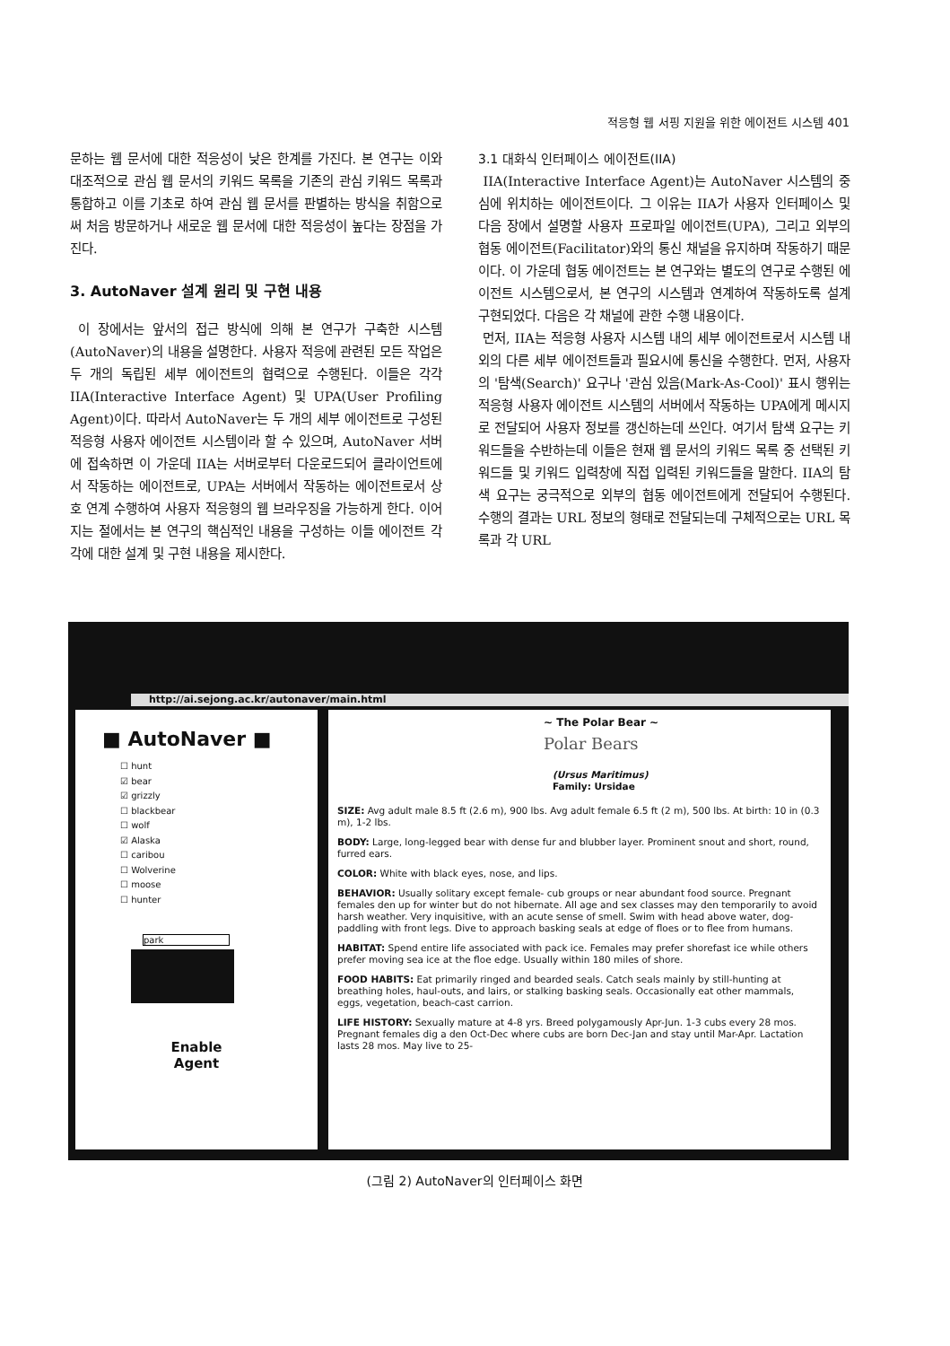적응형 웹 서핑 지원을 위한 에이전트 시스템 401
문하는 웹 문서에 대한 적응성이 낮은 한계를 가진다. 본 연구는 이와 대조적으로 관심 웹 문서의 키워드 목록을 기존의 관심 키워드 목록과 통합하고 이를 기초로 하여 관심 웹 문서를 판별하는 방식을 취함으로써 처음 방문하거나 새로운 웹 문서에 대한 적응성이 높다는 장점을 가진다.
3. AutoNaver 설계 원리 및 구현 내용
이 장에서는 앞서의 접근 방식에 의해 본 연구가 구축한 시스템(AutoNaver)의 내용을 설명한다. 사용자 적응에 관련된 모든 작업은 두 개의 독립된 세부 에이전트의 협력으로 수행된다. 이들은 각각 IIA(Interactive Interface Agent) 및 UPA(User Profiling Agent)이다. 따라서 AutoNaver는 두 개의 세부 에이전트로 구성된 적응형 사용자 에이전트 시스템이라 할 수 있으며, AutoNaver 서버에 접속하면 이 가운데 IIA는 서버로부터 다운로드되어 클라이언트에서 작동하는 에이전트로, UPA는 서버에서 작동하는 에이전트로서 상호 연계 수행하여 사용자 적응형의 웹 브라우징을 가능하게 한다. 이어지는 절에서는 본 연구의 핵심적인 내용을 구성하는 이들 에이전트 각각에 대한 설계 및 구현 내용을 제시한다.
3.1 대화식 인터페이스 에이전트(IIA)
IIA(Interactive Interface Agent)는 AutoNaver 시스템의 중심에 위치하는 에이전트이다. 그 이유는 IIA가 사용자 인터페이스 및 다음 장에서 설명할 사용자 프로파일 에이전트(UPA), 그리고 외부의 협동 에이전트(Facilitator)와의 통신 채널을 유지하며 작동하기 때문이다. 이 가운데 협동 에이전트는 본 연구와는 별도의 연구로 수행된 에이전트 시스템으로서, 본 연구의 시스템과 연계하여 작동하도록 설계 구현되었다. 다음은 각 채널에 관한 수행 내용이다.
먼저, IIA는 적응형 사용자 시스템 내의 세부 에이전트로서 시스템 내외의 다른 세부 에이전트들과 필요시에 통신을 수행한다. 먼저, 사용자의 '탐색(Search)' 요구나 '관심 있음(Mark-As-Cool)' 표시 행위는 적응형 사용자 에이전트 시스템의 서버에서 작동하는 UPA에게 메시지로 전달되어 사용자 정보를 갱신하는데 쓰인다. 여기서 탐색 요구는 키워드들을 수반하는데 이들은 현재 웹 문서의 키워드 목록 중 선택된 키워드들 및 키워드 입력창에 직접 입력된 키워드들을 말한다. IIA의 탐색 요구는 궁극적으로 외부의 협동 에이전트에게 전달되어 수행된다. 수행의 결과는 URL 정보의 형태로 전달되는데 구체적으로는 URL 목록과 각 URL
http://ai.sejong.ac.kr/autonaver/main.html
■ AutoNaver ■
☐ hunt
☑ bear
☑ grizzly
☐ blackbear
☐ wolf
☑ Alaska
☐ caribou
☐ Wolverine
☐ moose
☐ hunter
park
Enable
Agent
~ The Polar Bear ~
Polar Bears
(Ursus Maritimus)
Family: Ursidae
SIZE: Avg adult male 8.5 ft (2.6 m), 900 lbs. Avg adult female 6.5 ft (2 m), 500 lbs. At birth: 10 in (0.3 m), 1-2 lbs.
BODY: Large, long-legged bear with dense fur and blubber layer. Prominent snout and short, round, furred ears.
COLOR: White with black eyes, nose, and lips.
BEHAVIOR: Usually solitary except female- cub groups or near abundant food source. Pregnant females den up for winter but do not hibernate. All age and sex classes may den temporarily to avoid harsh weather. Very inquisitive, with an acute sense of smell. Swim with head above water, dog-paddling with front legs. Dive to approach basking seals at edge of floes or to flee from humans.
HABITAT: Spend entire life associated with pack ice. Females may prefer shorefast ice while others prefer moving sea ice at the floe edge. Usually within 180 miles of shore.
FOOD HABITS: Eat primarily ringed and bearded seals. Catch seals mainly by still-hunting at breathing holes, haul-outs, and lairs, or stalking basking seals. Occasionally eat other mammals, eggs, vegetation, beach-cast carrion.
LIFE HISTORY: Sexually mature at 4-8 yrs. Breed polygamously Apr-Jun. 1-3 cubs every 28 mos. Pregnant females dig a den Oct-Dec where cubs are born Dec-Jan and stay until Mar-Apr. Lactation lasts 28 mos. May live to 25-
(그림 2) AutoNaver의 인터페이스 화면